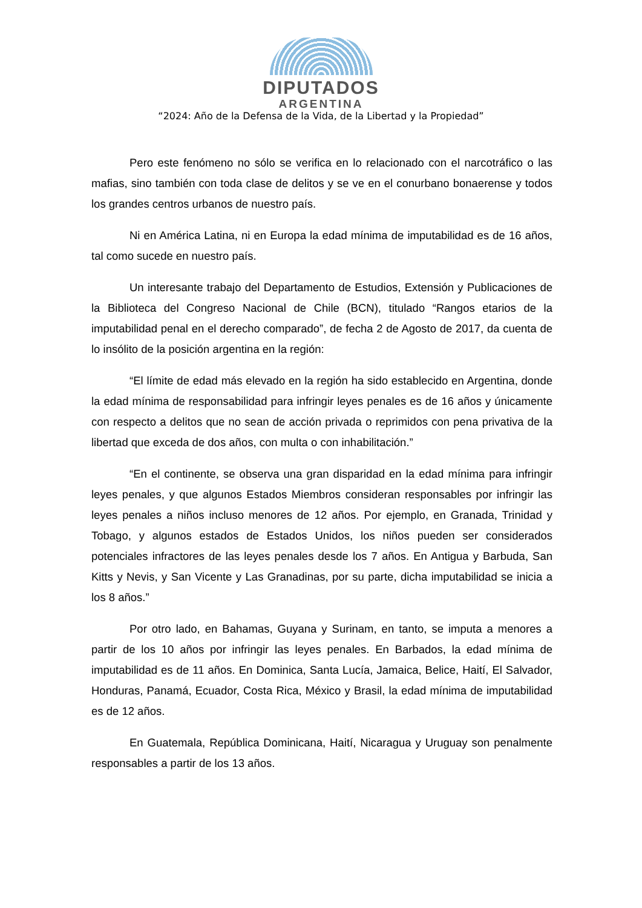DIPUTADOS
ARGENTINA
“2024: Año de la Defensa de la Vida, de la Libertad y la Propiedad”
Pero este fenómeno no sólo se verifica en lo relacionado con el narcotráfico o las mafias, sino también con toda clase de delitos y se ve en el conurbano bonaerense y todos los grandes centros urbanos de nuestro país.
Ni en América Latina, ni en Europa la edad mínima de imputabilidad es de 16 años, tal como sucede en nuestro país.
Un interesante trabajo del Departamento de Estudios, Extensión y Publicaciones de la Biblioteca del Congreso Nacional de Chile (BCN), titulado “Rangos etarios de la imputabilidad penal en el derecho comparado”, de fecha 2 de Agosto de 2017, da cuenta de lo insólito de la posición argentina en la región:
“El límite de edad más elevado en la región ha sido establecido en Argentina, donde la edad mínima de responsabilidad para infringir leyes penales es de 16 años y únicamente con respecto a delitos que no sean de acción privada o reprimidos con pena privativa de la libertad que exceda de dos años, con multa o con inhabilitación.”
“En el continente, se observa una gran disparidad en la edad mínima para infringir leyes penales, y que algunos Estados Miembros consideran responsables por infringir las leyes penales a niños incluso menores de 12 años. Por ejemplo, en Granada, Trinidad y Tobago, y algunos estados de Estados Unidos, los niños pueden ser considerados potenciales infractores de las leyes penales desde los 7 años. En Antigua y Barbuda, San Kitts y Nevis, y San Vicente y Las Granadinas, por su parte, dicha imputabilidad se inicia a los 8 años.”
Por otro lado, en Bahamas, Guyana y Surinam, en tanto, se imputa a menores a partir de los 10 años por infringir las leyes penales. En Barbados, la edad mínima de imputabilidad es de 11 años. En Dominica, Santa Lucía, Jamaica, Belice, Haití, El Salvador, Honduras, Panamá, Ecuador, Costa Rica, México y Brasil, la edad mínima de imputabilidad es de 12 años.
En Guatemala, República Dominicana, Haití, Nicaragua y Uruguay son penalmente responsables a partir de los 13 años.